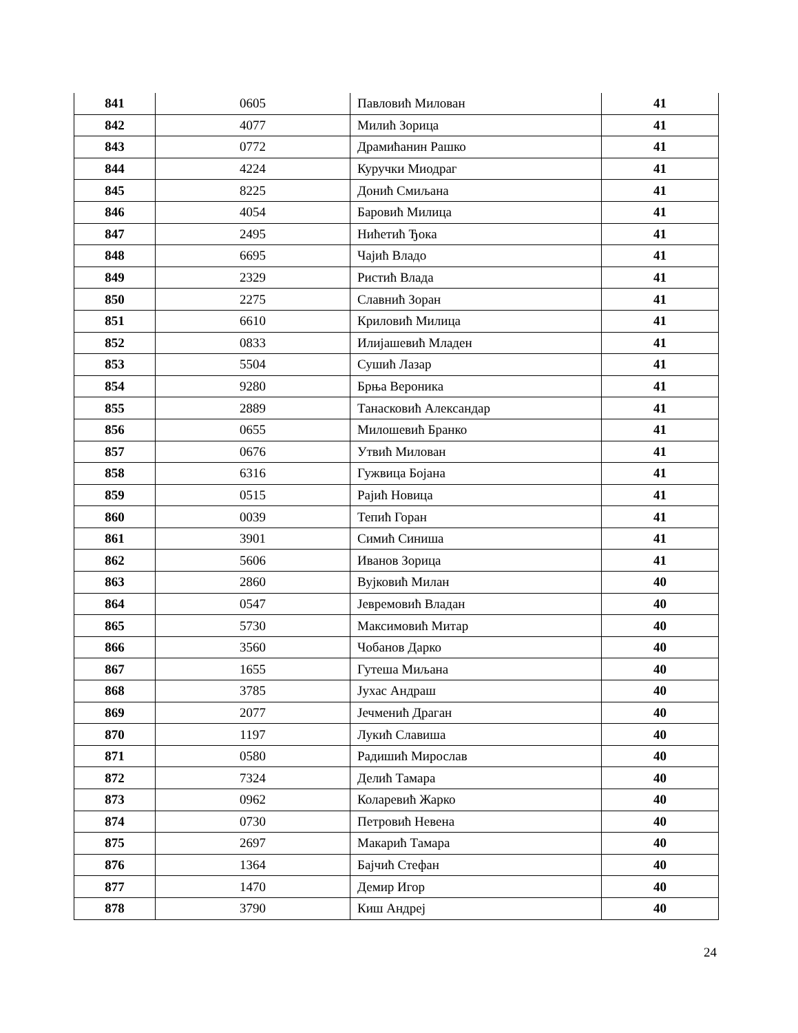| 841 | 0605 | Павловић Милован | 41 |
| 842 | 4077 | Милић Зорица | 41 |
| 843 | 0772 | Драмићанин Рашко | 41 |
| 844 | 4224 | Куручки Миодраг | 41 |
| 845 | 8225 | Донић Смиљана | 41 |
| 846 | 4054 | Баровић Милица | 41 |
| 847 | 2495 | Нићетић Ђока | 41 |
| 848 | 6695 | Чајић Владо | 41 |
| 849 | 2329 | Ристић Влада | 41 |
| 850 | 2275 | Славнић Зоран | 41 |
| 851 | 6610 | Криловић Милица | 41 |
| 852 | 0833 | Илијашевић Младен | 41 |
| 853 | 5504 | Сушић Лазар | 41 |
| 854 | 9280 | Брња Вероника | 41 |
| 855 | 2889 | Танасковић Александар | 41 |
| 856 | 0655 | Милошевић Бранко | 41 |
| 857 | 0676 | Утвић Милован | 41 |
| 858 | 6316 | Гужвица Бојана | 41 |
| 859 | 0515 | Рајић Новица | 41 |
| 860 | 0039 | Тепић Горан | 41 |
| 861 | 3901 | Симић Синиша | 41 |
| 862 | 5606 | Иванов Зорица | 41 |
| 863 | 2860 | Вујковић Милан | 40 |
| 864 | 0547 | Јевремовић Владан | 40 |
| 865 | 5730 | Максимовић Митар | 40 |
| 866 | 3560 | Чобанов Дарко | 40 |
| 867 | 1655 | Гутеша Миљана | 40 |
| 868 | 3785 | Јухас Андраш | 40 |
| 869 | 2077 | Јечменић Драган | 40 |
| 870 | 1197 | Лукић Славиша | 40 |
| 871 | 0580 | Радишић Мирослав | 40 |
| 872 | 7324 | Делић Тамара | 40 |
| 873 | 0962 | Коларевић Жарко | 40 |
| 874 | 0730 | Петровић Невена | 40 |
| 875 | 2697 | Макарић Тамара | 40 |
| 876 | 1364 | Бајчић Стефан | 40 |
| 877 | 1470 | Демир Игор | 40 |
| 878 | 3790 | Киш Андреј | 40 |
24